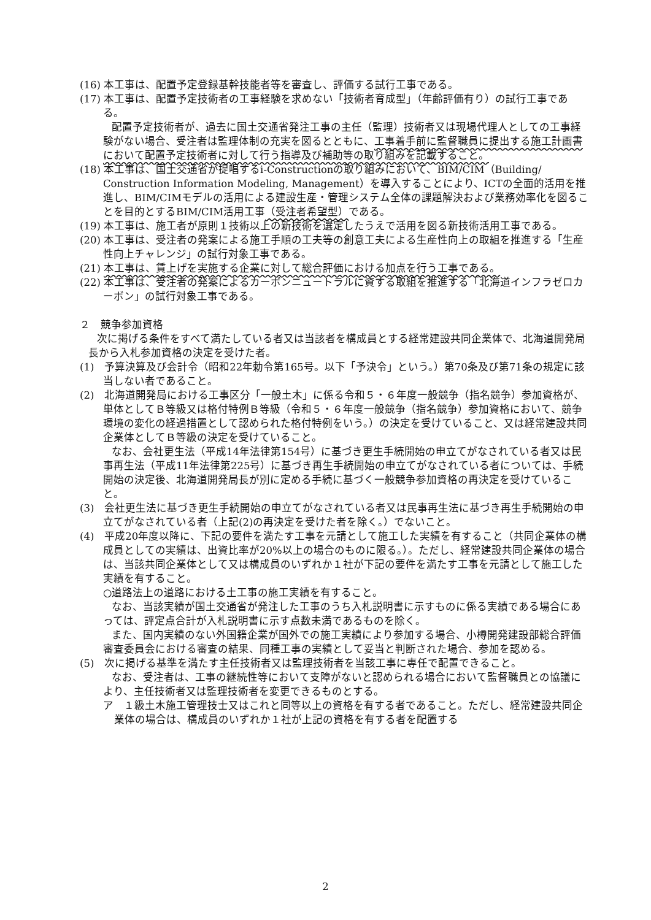(16) 本工事は、配置予定登録基幹技能者等を審査し、評価する試行工事である。
(17) 本工事は、配置予定技術者の工事経験を求めない「技術者育成型」（年齢評価有り）の試行工事である。
配置予定技術者が、過去に国土交通省発注工事の主任（監理）技術者又は現場代理人としての工事経験がない場合、受注者は監理体制の充実を図るとともに、工事着手前に監督職員に提出する施工計画書において配置予定技術者に対して行う指導及び補助等の取り組みを記載すること。
(18) 本工事は、国土交通省が提唱するi-Constructionの取り組みにおいて、BIM/CIM（Building/ Construction Information Modeling, Management）を導入することにより、ICTの全面的活用を推進し、BIM/CIMモデルの活用による建設生産・管理システム全体の課題解決および業務効率化を図ることを目的とするBIM/CIM活用工事（受注者希望型）である。
(19) 本工事は、施工者が原則１技術以上の新技術を選定したうえで活用を図る新技術活用工事である。
(20) 本工事は、受注者の発案による施工手順の工夫等の創意工夫による生産性向上の取組を推進する「生産性向上チャレンジ」の試行対象工事である。
(21) 本工事は、賃上げを実施する企業に対して総合評価における加点を行う工事である。
(22) 本工事は、受注者の発案によるカーボンニュートラルに資する取組を推進する「北海道インフラゼロカーボン」の試行対象工事である。
２　競争参加資格
次に掲げる条件をすべて満たしている者又は当該者を構成員とする経常建設共同企業体で、北海道開発局長から入札参加資格の決定を受けた者。
(1)　予算決算及び会計令（昭和22年勅令第165号。以下「予決令」という。）第70条及び第71条の規定に該当しない者であること。
(2)　北海道開発局における工事区分「一般土木」に係る令和５・６年度一般競争（指名競争）参加資格が、単体としてＢ等級又は格付特例Ｂ等級（令和５・６年度一般競争（指名競争）参加資格において、競争環境の変化の経過措置として認められた格付特例をいう。）の決定を受けていること、又は経常建設共同企業体としてＢ等級の決定を受けていること。
なお、会社更生法（平成14年法律第154号）に基づき更生手続開始の申立てがなされている者又は民事再生法（平成11年法律第225号）に基づき再生手続開始の申立てがなされている者については、手続開始の決定後、北海道開発局長が別に定める手続に基づく一般競争参加資格の再決定を受けていること。
(3)　会社更生法に基づき更生手続開始の申立てがなされている者又は民事再生法に基づき再生手続開始の申立てがなされている者（上記(2)の再決定を受けた者を除く。）でないこと。
(4)　平成20年度以降に、下記の要件を満たす工事を元請として施工した実績を有すること（共同企業体の構成員としての実績は、出資比率が20%以上の場合のものに限る。）。ただし、経常建設共同企業体の場合は、当該共同企業体として又は構成員のいずれか１社が下記の要件を満たす工事を元請として施工した実績を有すること。
○道路法上の道路における土工事の施工実績を有すること。
なお、当該実績が国土交通省が発注した工事のうち入札説明書に示すものに係る実績である場合にあっては、評定点合計が入札説明書に示す点数未満であるものを除く。
また、国内実績のない外国籍企業が国外での施工実績により参加する場合、小樽開発建設部総合評価審査委員会における審査の結果、同種工事の実績として妥当と判断された場合、参加を認める。
(5)　次に掲げる基準を満たす主任技術者又は監理技術者を当該工事に専任で配置できること。
なお、受注者は、工事の継続性等において支障がないと認められる場合において監督職員との協議により、主任技術者又は監理技術者を変更できるものとする。
ア　１級土木施工管理技士又はこれと同等以上の資格を有する者であること。ただし、経常建設共同企業体の場合は、構成員のいずれか１社が上記の資格を有する者を配置する
2